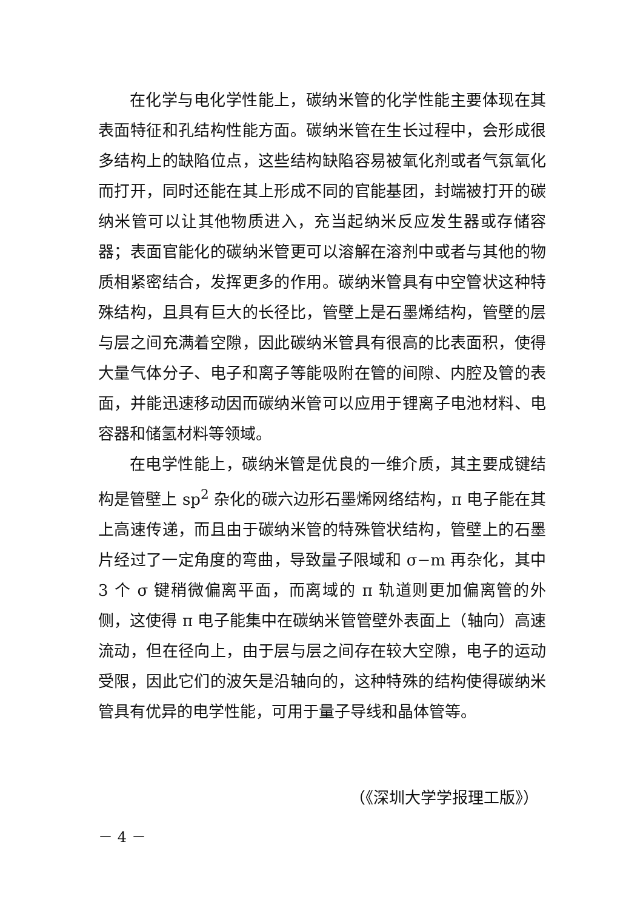在化学与电化学性能上，碳纳米管的化学性能主要体现在其表面特征和孔结构性能方面。碳纳米管在生长过程中，会形成很多结构上的缺陷位点，这些结构缺陷容易被氧化剂或者气氛氧化而打开，同时还能在其上形成不同的官能基团，封端被打开的碳纳米管可以让其他物质进入，充当起纳米反应发生器或存储容器；表面官能化的碳纳米管更可以溶解在溶剂中或者与其他的物质相紧密结合，发挥更多的作用。碳纳米管具有中空管状这种特殊结构，且具有巨大的长径比，管壁上是石墨烯结构，管壁的层与层之间充满着空隙，因此碳纳米管具有很高的比表面积，使得大量气体分子、电子和离子等能吸附在管的间隙、内腔及管的表面，并能迅速移动因而碳纳米管可以应用于锂离子电池材料、电容器和储氢材料等领域。
在电学性能上，碳纳米管是优良的一维介质，其主要成键结构是管壁上 sp<sup>2</sup> 杂化的碳六边形石墨烯网络结构，π 电子能在其上高速传递，而且由于碳纳米管的特殊管状结构，管壁上的石墨片经过了一定角度的弯曲，导致量子限域和 σ−m 再杂化，其中 3 个 σ 键稍微偏离平面，而离域的 π 轨道则更加偏离管的外侧，这使得 π 电子能集中在碳纳米管管壁外表面上（轴向）高速流动，但在径向上，由于层与层之间存在较大空隙，电子的运动受限，因此它们的波矢是沿轴向的，这种特殊的结构使得碳纳米管具有优异的电学性能，可用于量子导线和晶体管等。
（《深圳大学学报理工版》）
－ 4 －